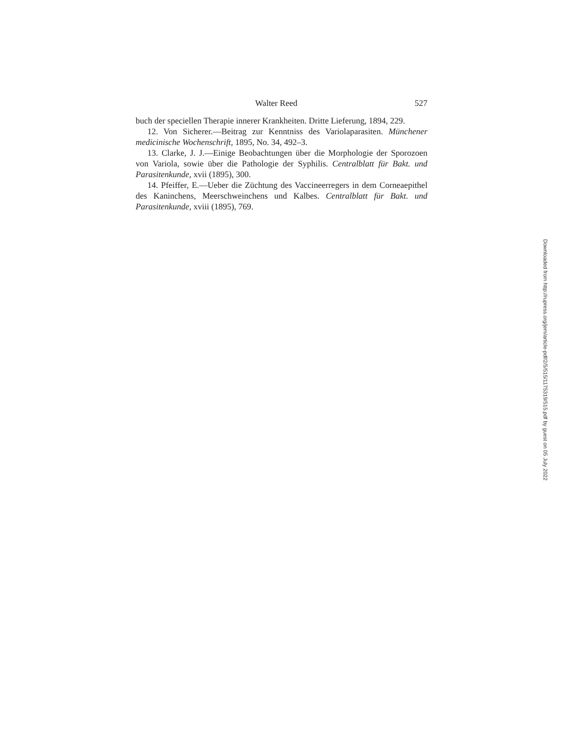Walter Reed 527
buch der speciellen Therapie innerer Krankheiten. Dritte Lieferung, 1894, 229.
12. Von Sicherer.—Beitrag zur Kenntniss des Variolaparasiten. Münchener medicinische Wochenschrift, 1895, No. 34, 492–3.
13. Clarke, J. J.—Einige Beobachtungen über die Morphologie der Sporozoen von Variola, sowie über die Pathologie der Syphilis. Centralblatt für Bakt. und Parasitenkunde, xvii (1895), 300.
14. Pfeiffer, E.—Ueber die Züchtung des Vaccineerregers in dem Corneaepithel des Kaninchens, Meerschweinchens und Kalbes. Centralblatt für Bakt. und Parasitenkunde, xviii (1895), 769.
Downloaded from http://rupress.org/jem/article-pdf/2/5/515/1175319/515.pdf by guest on 05 July 2022